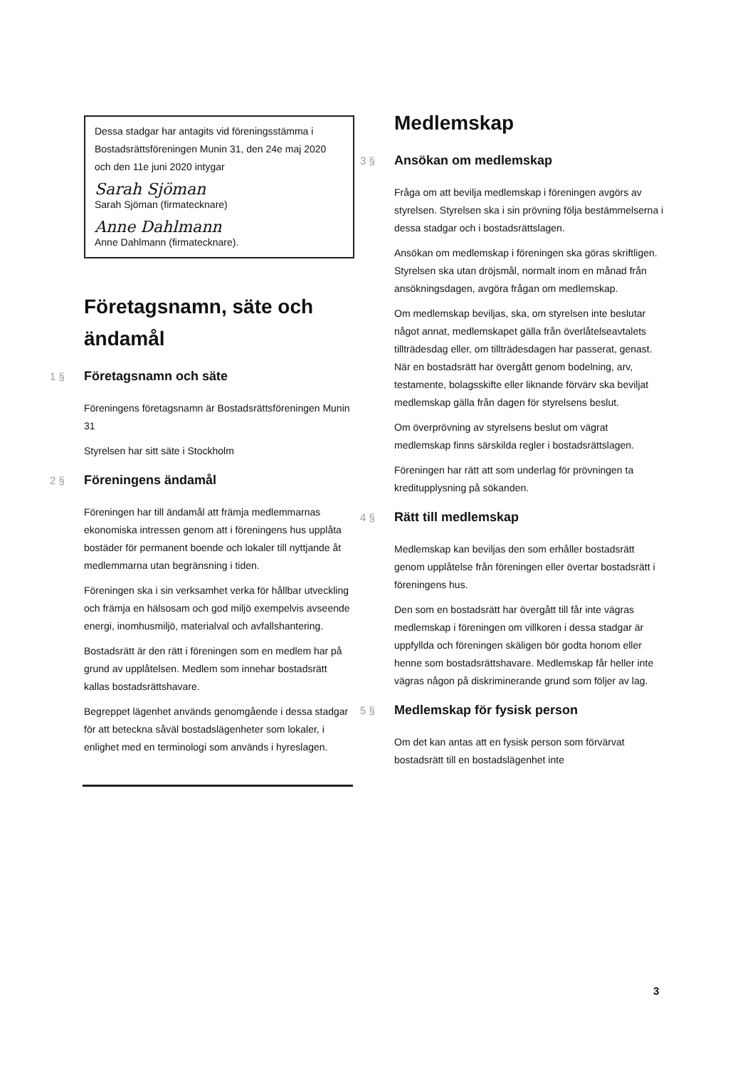Dessa stadgar har antagits vid föreningsstämma i Bostadsrättsföreningen Munin 31, den 24e maj 2020 och den 11e juni 2020 intygar
Sarah Sjöman
Sarah Sjöman (firmatecknare)
Anne Dahlmann
Anne Dahlmann (firmatecknare).
Företagsnamn, säte och ändamål
1 § Företagsnamn och säte
Föreningens företagsnamn är Bostadsrättsföreningen Munin 31
Styrelsen har sitt säte i Stockholm
2 § Föreningens ändamål
Föreningen har till ändamål att främja medlemmarnas ekonomiska intressen genom att i föreningens hus upplåta bostäder för permanent boende och lokaler till nyttjande åt medlemmarna utan begränsning i tiden.
Föreningen ska i sin verksamhet verka för hållbar utveckling och främja en hälsosam och god miljö exempelvis avseende energi, inomhusmiljö, materialval och avfallshantering.
Bostadsrätt är den rätt i föreningen som en medlem har på grund av upplåtelsen. Medlem som innehar bostadsrätt kallas bostadsrättshavare.
Begreppet lägenhet används genomgående i dessa stadgar för att beteckna såväl bostadslägenheter som lokaler, i enlighet med en terminologi som används i hyreslagen.
Medlemskap
3 § Ansökan om medlemskap
Fråga om att bevilja medlemskap i föreningen avgörs av styrelsen. Styrelsen ska i sin prövning följa bestämmelserna i dessa stadgar och i bostadsrättslagen.
Ansökan om medlemskap i föreningen ska göras skriftligen. Styrelsen ska utan dröjsmål, normalt inom en månad från ansökningsdagen, avgöra frågan om medlemskap.
Om medlemskap beviljas, ska, om styrelsen inte beslutar något annat, medlemskapet gälla från överlåtelseavtalets tillträdesdag eller, om tillträdesdagen har passerat, genast. När en bostadsrätt har övergått genom bodelning, arv, testamente, bolagsskifte eller liknande förvärv ska beviljat medlemskap gälla från dagen för styrelsens beslut.
Om överprövning av styrelsens beslut om vägrat medlemskap finns särskilda regler i bostadsrättslagen.
Föreningen har rätt att som underlag för prövningen ta kreditupplysning på sökanden.
4 § Rätt till medlemskap
Medlemskap kan beviljas den som erhåller bostadsrätt genom upplåtelse från föreningen eller övertar bostadsrätt i föreningens hus.
Den som en bostadsrätt har övergått till får inte vägras medlemskap i föreningen om villkoren i dessa stadgar är uppfyllda och föreningen skäligen bör godta honom eller henne som bostadsrättshavare. Medlemskap får heller inte vägras någon på diskriminerande grund som följer av lag.
5 § Medlemskap för fysisk person
Om det kan antas att en fysisk person som förvärvat bostadsrätt till en bostadslägenhet inte
3